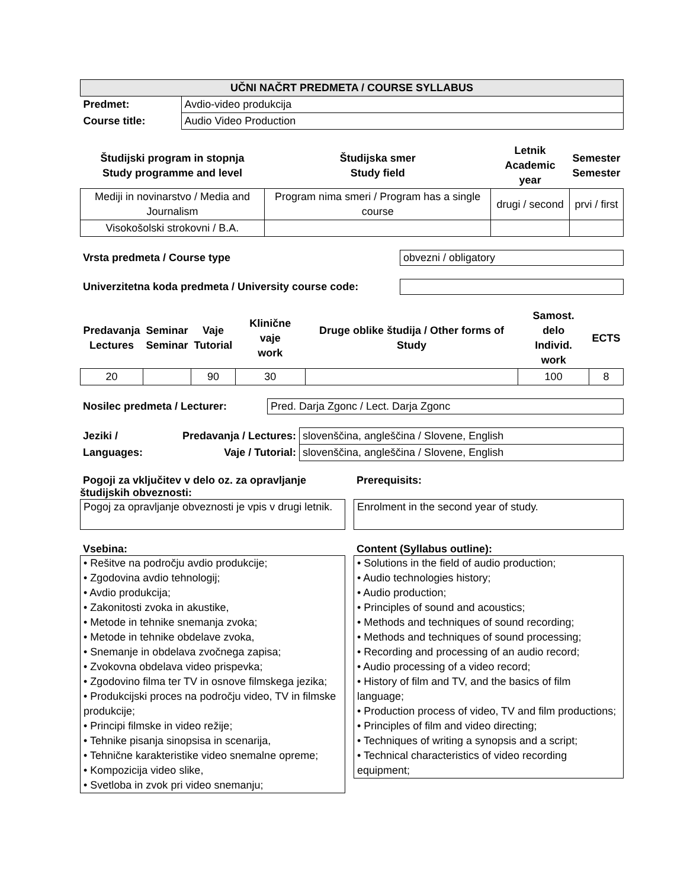| UČNI NAČRT PREDMETA / COURSE SYLLABUS | |
| --- | --- |
| Predmet: | Avdio-video produkcija |
| Course title: | Audio Video Production |
| Študijski program in stopnja Study programme and level | Študijska smer Study field | Letnik Academic year | Semester Semester |
| --- | --- | --- | --- |
| Mediji in novinarstvo / Media and Journalism | Program nima smeri / Program has a single course | drugi / second | prvi / first |
| Visokošolski strokovni / B.A. | | | |
Vrsta predmeta / Course type
obvezni / obligatory
Univerzitetna koda predmeta / University course code:
| Predavanja Lectures | Seminar Seminar | Vaje Tutorial | Klinične vaje work | Druge oblike študija / Other forms of Study | Samost. delo Individ. work | ECTS |
| --- | --- | --- | --- | --- | --- | --- |
| 20 | | 90 | 30 | | 100 | 8 |
Nosilec predmeta / Lecturer:
Pred. Darja Zgonc / Lect. Darja Zgonc
| Jeziki / | Predavanja / Lectures: | slovenščina, angleščina / Slovene, English |
| Languages: | Vaje / Tutorial: | slovenščina, angleščina / Slovene, English |
Pogoji za vključitev v delo oz. za opravljanje študijskih obveznosti:
Pogoj za opravljanje obveznosti je vpis v drugi letnik.
Prerequisits:
Enrolment in the second year of study.
Vsebina:
• Rešitve na področju avdio produkcije;
• Zgodovina avdio tehnologij;
• Avdio produkcija;
• Zakonitosti zvoka in akustike,
• Metode in tehnike snemanja zvoka;
• Metode in tehnike obdelave zvoka,
• Snemanje in obdelava zvočnega zapisa;
• Zvokovna obdelava video prispevka;
• Zgodovino filma ter TV in osnove filmskega jezika;
• Produkcijski proces na področju video, TV in filmske produkcije;
• Principi filmske in video režije;
• Tehnike pisanja sinopsisa in scenarija,
• Tehnične karakteristike video snemalne opreme;
• Kompozicija video slike,
• Svetloba in zvok pri video snemanju;
Content (Syllabus outline):
• Solutions in the field of audio production;
• Audio technologies history;
• Audio production;
• Principles of sound and acoustics;
• Methods and techniques of sound recording;
• Methods and techniques of sound processing;
• Recording and processing of an audio record;
• Audio processing of a video record;
• History of film and TV, and the basics of film language;
• Production process of video, TV and film productions;
• Principles of film and video directing;
• Techniques of writing a synopsis and a script;
• Technical characteristics of video recording equipment;